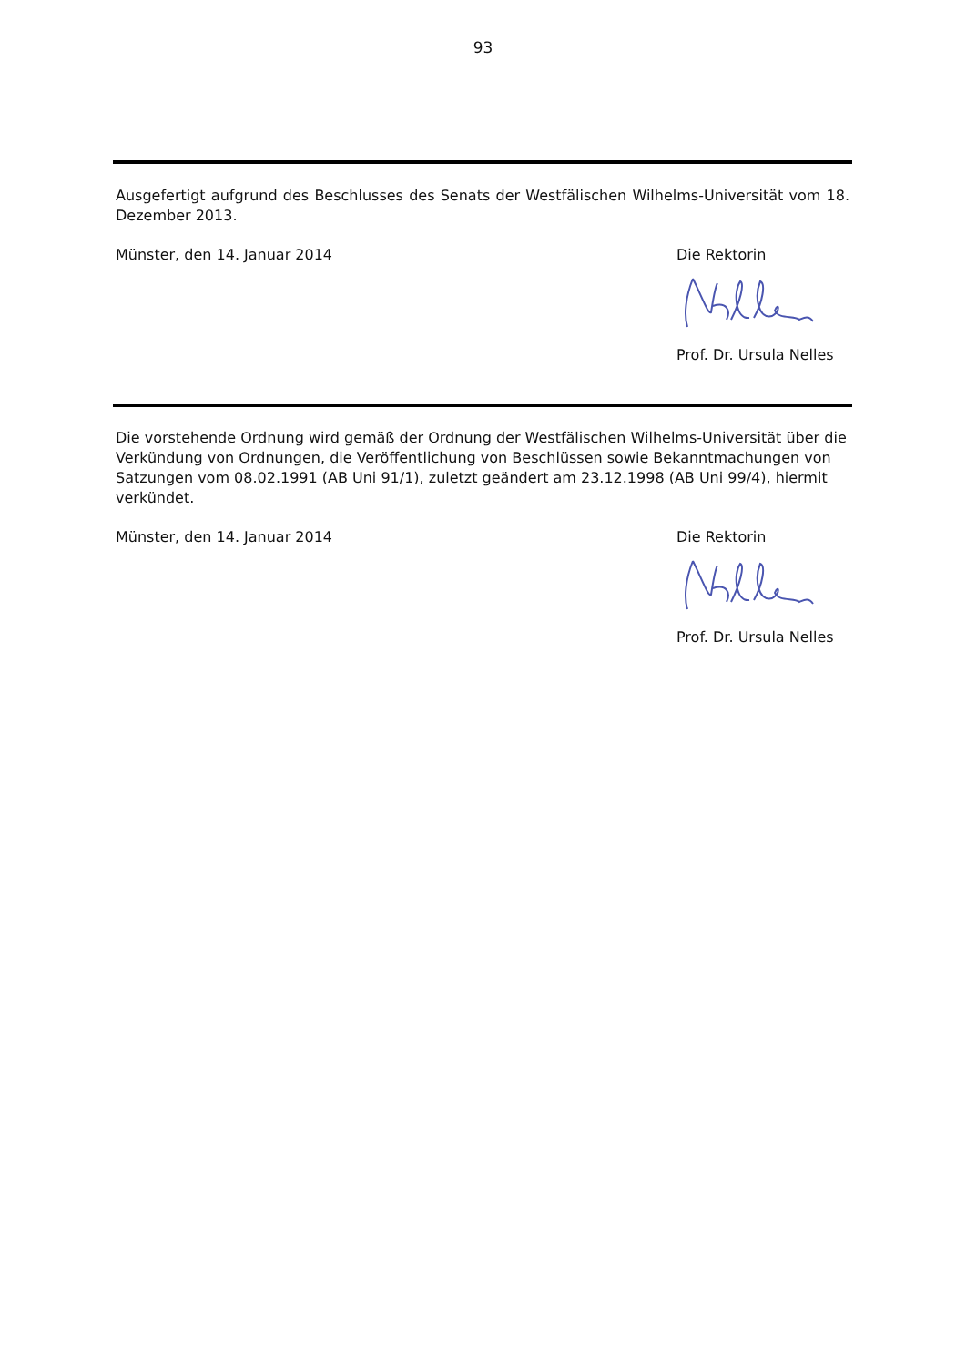93
Ausgefertigt aufgrund des Beschlusses des Senats der Westfälischen Wilhelms-Universität vom 18. Dezember 2013.
Münster, den 14. Januar 2014 Die Rektorin
Prof. Dr. Ursula Nelles
Die vorstehende Ordnung wird gemäß der Ordnung der Westfälischen Wilhelms-Universität über die Verkündung von Ordnungen, die Veröffentlichung von Beschlüssen sowie Bekanntmachungen von Satzungen vom 08.02.1991 (AB Uni 91/1), zuletzt geändert am 23.12.1998 (AB Uni 99/4), hiermit verkündet.
Münster, den 14. Januar 2014 Die Rektorin
Prof. Dr. Ursula Nelles